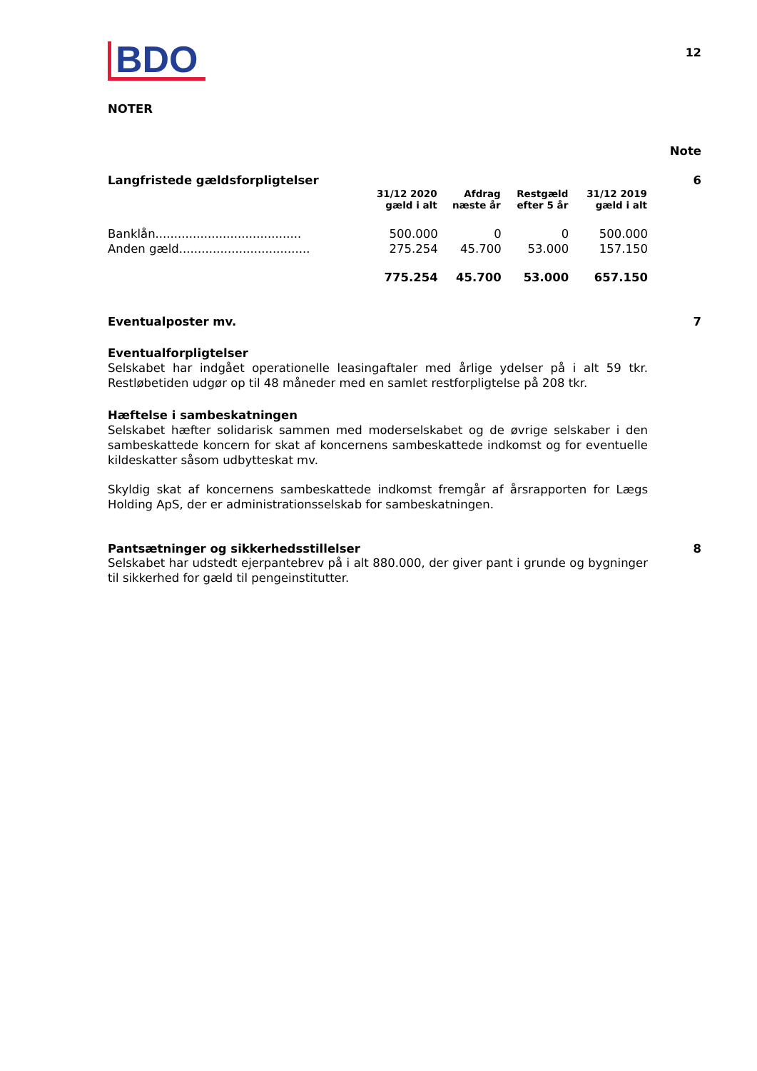BDO
12
NOTER
Note
Langfristede gældsforpligtelser 6
| | 31/12 2020 gæld i alt | Afdrag næste år | Restgæld efter 5 år | 31/12 2019 gæld i alt |
| --- | --- | --- | --- | --- |
| Banklån....................................... | 500.000 | 0 | 0 | 500.000 |
| Anden gæld................................... | 275.254 | 45.700 | 53.000 | 157.150 |
| | 775.254 | 45.700 | 53.000 | 657.150 |
Eventualposter mv. 7
Eventualforpligtelser
Selskabet har indgået operationelle leasingaftaler med årlige ydelser på i alt 59 tkr. Restløbetiden udgør op til 48 måneder med en samlet restforpligtelse på 208 tkr.
Hæftelse i sambeskatningen
Selskabet hæfter solidarisk sammen med moderselskabet og de øvrige selskaber i den sambeskattede koncern for skat af koncernens sambeskattede indkomst og for eventuelle kildeskatter såsom udbytteskat mv.
Skyldig skat af koncernens sambeskattede indkomst fremgår af årsrapporten for Lægs Holding ApS, der er administrationsselskab for sambeskatningen.
Pantsætninger og sikkerhedsstillelser 8
Selskabet har udstedt ejerpantebrev på i alt 880.000, der giver pant i grunde og bygninger til sikkerhed for gæld til pengeinstitutter.